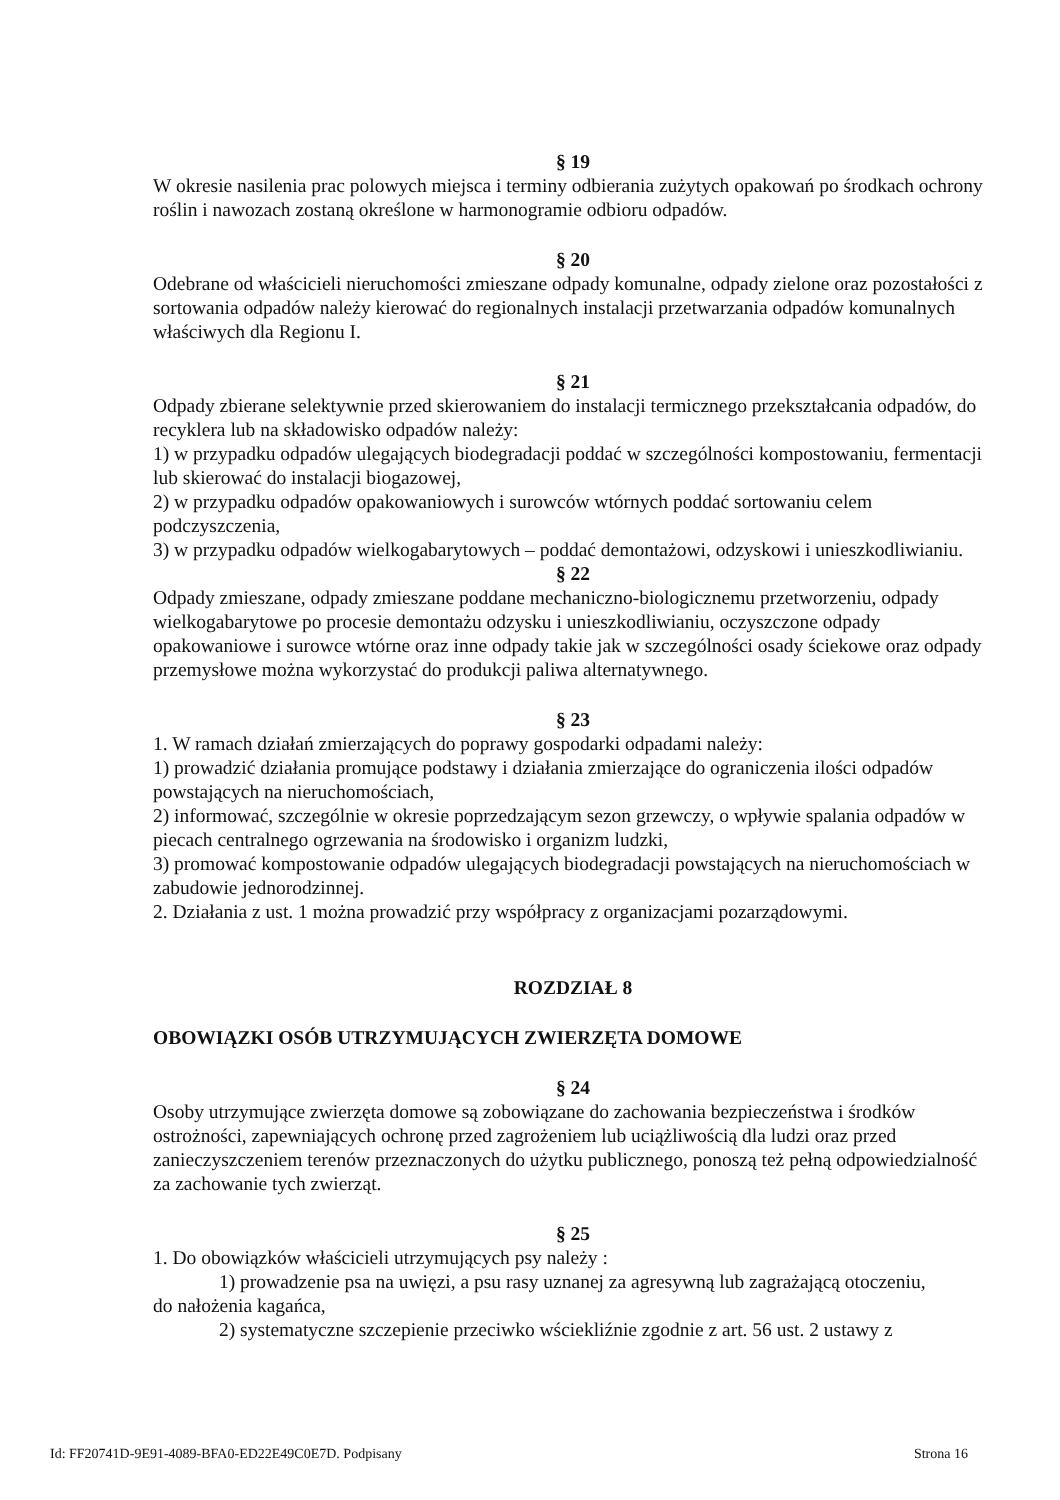§ 19
W okresie nasilenia prac polowych miejsca i terminy odbierania zużytych opakowań po środkach ochrony roślin i nawozach zostaną określone w harmonogramie odbioru odpadów.
§ 20
Odebrane od właścicieli nieruchomości zmieszane odpady komunalne, odpady zielone oraz pozostałości z sortowania odpadów należy kierować do regionalnych instalacji przetwarzania odpadów komunalnych właściwych dla Regionu I.
§ 21
Odpady zbierane selektywnie przed skierowaniem do instalacji termicznego przekształcania odpadów, do recyklera lub na składowisko odpadów należy:
1) w przypadku odpadów ulegających biodegradacji poddać w szczególności kompostowaniu, fermentacji lub skierować do instalacji biogazowej,
2) w przypadku odpadów opakowaniowych i surowców wtórnych poddać sortowaniu celem podczyszczenia,
3) w przypadku odpadów wielkogabarytowych – poddać demontażowi, odzyskowi i unieszkodliwianiu.
§ 22
Odpady zmieszane, odpady zmieszane poddane mechaniczno-biologicznemu przetworzeniu, odpady wielkogabarytowe po procesie demontażu odzysku i unieszkodliwianiu, oczyszczone odpady opakowaniowe i surowce wtórne oraz inne odpady takie jak w szczególności osady ściekowe oraz odpady przemysłowe można wykorzystać do produkcji paliwa alternatywnego.
§ 23
1. W ramach działań zmierzających do poprawy gospodarki odpadami należy:
1) prowadzić działania promujące podstawy i działania zmierzające do ograniczenia ilości odpadów powstających na nieruchomościach,
2) informować, szczególnie w okresie poprzedzającym sezon grzewczy, o wpływie spalania odpadów w piecach centralnego ogrzewania na środowisko i organizm ludzki,
3) promować kompostowanie odpadów ulegających biodegradacji powstających na nieruchomościach w zabudowie jednorodzinnej.
2. Działania z ust. 1 można prowadzić przy współpracy z organizacjami pozarządowymi.
ROZDZIAŁ 8
OBOWIĄZKI OSÓB UTRZYMUJĄCYCH ZWIERZĘTA DOMOWE
§ 24
Osoby utrzymujące zwierzęta domowe są zobowiązane do zachowania bezpieczeństwa i środków ostrożności, zapewniających ochronę przed zagrożeniem lub uciążliwością dla ludzi oraz przed zanieczyszczeniem terenów przeznaczonych do użytku publicznego, ponoszą też pełną odpowiedzialność za zachowanie tych zwierząt.
§ 25
1. Do obowiązków właścicieli utrzymujących psy należy :
1) prowadzenie psa na uwięzi, a psu rasy uznanej za agresywną lub zagrażającą otoczeniu,
do nałożenia kagańca,
2) systematyczne szczepienie przeciwko wściekliźnie zgodnie z art. 56 ust. 2 ustawy z
Id: FF20741D-9E91-4089-BFA0-ED22E49C0E7D. Podpisany Strona 16